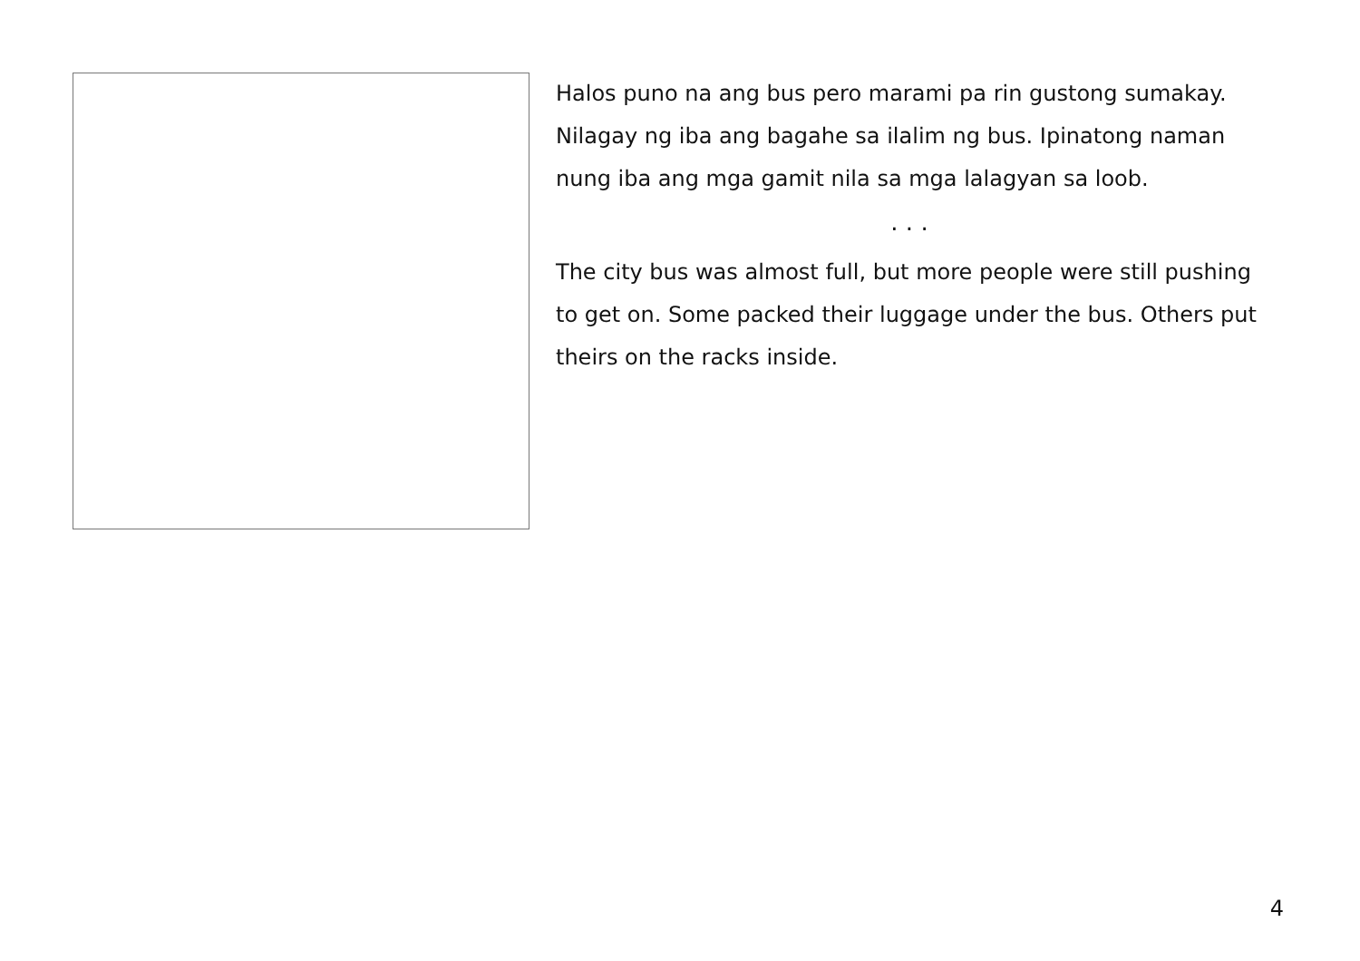Halos puno na ang bus pero marami pa rin gustong sumakay. Nilagay ng iba ang bagahe sa ilalim ng bus. Ipinatong naman nung iba ang mga gamit nila sa mga lalagyan sa loob.
. . .
The city bus was almost full, but more people were still pushing to get on. Some packed their luggage under the bus. Others put theirs on the racks inside.
4